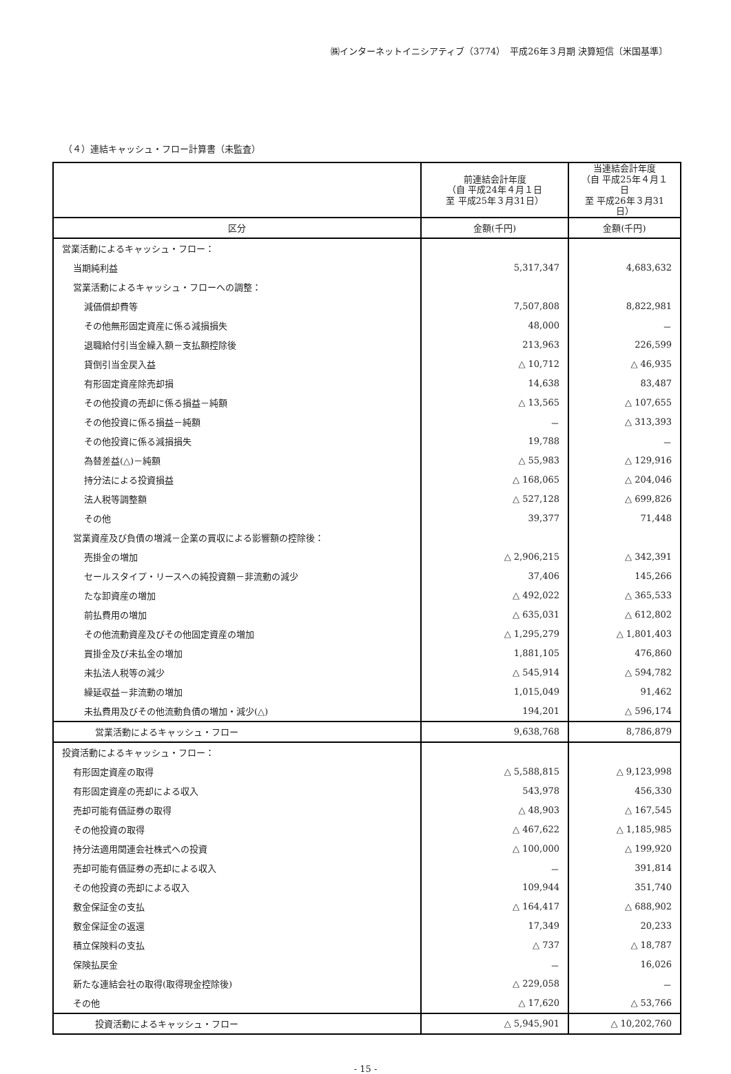㈱インターネットイニシアティブ（3774）　平成26年３月期 決算短信〔米国基準〕
（４）連結キャッシュ・フロー計算書（未監査）
| | 前連結会計年度 （自 平成24年４月１日 至 平成25年３月31日） | 当連結会計年度 （自 平成25年４月１日 至 平成26年３月31日） |
| --- | --- | --- |
| 区分 | 金額(千円) | 金額(千円) |
| 営業活動によるキャッシュ・フロー： | | |
| 当期純利益 | 5,317,347 | 4,683,632 |
| 営業活動によるキャッシュ・フローへの調整： | | |
| 減価償却費等 | 7,507,808 | 8,822,981 |
| その他無形固定資産に係る減損損失 | 48,000 | － |
| 退職給付引当金繰入額－支払額控除後 | 213,963 | 226,599 |
| 貸倒引当金戻入益 | △ 10,712 | △ 46,935 |
| 有形固定資産除売却損 | 14,638 | 83,487 |
| その他投資の売却に係る損益－純額 | △ 13,565 | △ 107,655 |
| その他投資に係る損益－純額 | － | △ 313,393 |
| その他投資に係る減損損失 | 19,788 | － |
| 為替差益(△)－純額 | △ 55,983 | △ 129,916 |
| 持分法による投資損益 | △ 168,065 | △ 204,046 |
| 法人税等調整額 | △ 527,128 | △ 699,826 |
| その他 | 39,377 | 71,448 |
| 営業資産及び負債の増減－企業の買収による影響額の控除後： | | |
| 売掛金の増加 | △ 2,906,215 | △ 342,391 |
| セールスタイプ・リースへの純投資額－非流動の減少 | 37,406 | 145,266 |
| たな卸資産の増加 | △ 492,022 | △ 365,533 |
| 前払費用の増加 | △ 635,031 | △ 612,802 |
| その他流動資産及びその他固定資産の増加 | △ 1,295,279 | △ 1,801,403 |
| 買掛金及び未払金の増加 | 1,881,105 | 476,860 |
| 未払法人税等の減少 | △ 545,914 | △ 594,782 |
| 繰延収益－非流動の増加 | 1,015,049 | 91,462 |
| 未払費用及びその他流動負債の増加・減少(△) | 194,201 | △ 596,174 |
| 営業活動によるキャッシュ・フロー | 9,638,768 | 8,786,879 |
| 投資活動によるキャッシュ・フロー： | | |
| 有形固定資産の取得 | △ 5,588,815 | △ 9,123,998 |
| 有形固定資産の売却による収入 | 543,978 | 456,330 |
| 売却可能有価証券の取得 | △ 48,903 | △ 167,545 |
| その他投資の取得 | △ 467,622 | △ 1,185,985 |
| 持分法適用関連会社株式への投資 | △ 100,000 | △ 199,920 |
| 売却可能有価証券の売却による収入 | － | 391,814 |
| その他投資の売却による収入 | 109,944 | 351,740 |
| 敷金保証金の支払 | △ 164,417 | △ 688,902 |
| 敷金保証金の返還 | 17,349 | 20,233 |
| 積立保険料の支払 | △ 737 | △ 18,787 |
| 保険払戻金 | － | 16,026 |
| 新たな連結会社の取得(取得現金控除後) | △ 229,058 | － |
| その他 | △ 17,620 | △ 53,766 |
| 投資活動によるキャッシュ・フロー | △ 5,945,901 | △ 10,202,760 |
- 15 -